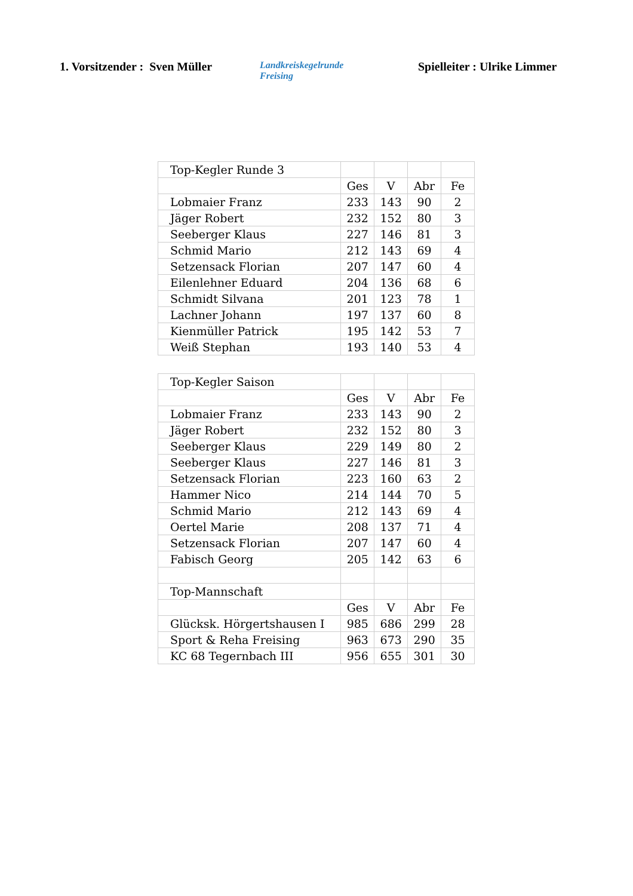1. Vorsitzender : Sven Müller
Landkreiskegelrunde
Freising
Spielleiter : Ulrike Limmer
| Top-Kegler Runde 3 | | | | |
| | Ges | V | Abr | Fe |
| Lobmaier Franz | 233 | 143 | 90 | 2 |
| Jäger Robert | 232 | 152 | 80 | 3 |
| Seeberger Klaus | 227 | 146 | 81 | 3 |
| Schmid Mario | 212 | 143 | 69 | 4 |
| Setzensack Florian | 207 | 147 | 60 | 4 |
| Eilenlehner Eduard | 204 | 136 | 68 | 6 |
| Schmidt Silvana | 201 | 123 | 78 | 1 |
| Lachner Johann | 197 | 137 | 60 | 8 |
| Kienmüller Patrick | 195 | 142 | 53 | 7 |
| Weiß Stephan | 193 | 140 | 53 | 4 |
| Top-Kegler Saison | | | | |
| | Ges | V | Abr | Fe |
| Lobmaier Franz | 233 | 143 | 90 | 2 |
| Jäger Robert | 232 | 152 | 80 | 3 |
| Seeberger Klaus | 229 | 149 | 80 | 2 |
| Seeberger Klaus | 227 | 146 | 81 | 3 |
| Setzensack Florian | 223 | 160 | 63 | 2 |
| Hammer Nico | 214 | 144 | 70 | 5 |
| Schmid Mario | 212 | 143 | 69 | 4 |
| Oertel Marie | 208 | 137 | 71 | 4 |
| Setzensack Florian | 207 | 147 | 60 | 4 |
| Fabisch Georg | 205 | 142 | 63 | 6 |
| Top-Mannschaft | | | | |
| | Ges | V | Abr | Fe |
| Glücksk. Hörgertshausen I | 985 | 686 | 299 | 28 |
| Sport & Reha Freising | 963 | 673 | 290 | 35 |
| KC 68 Tegernbach III | 956 | 655 | 301 | 30 |